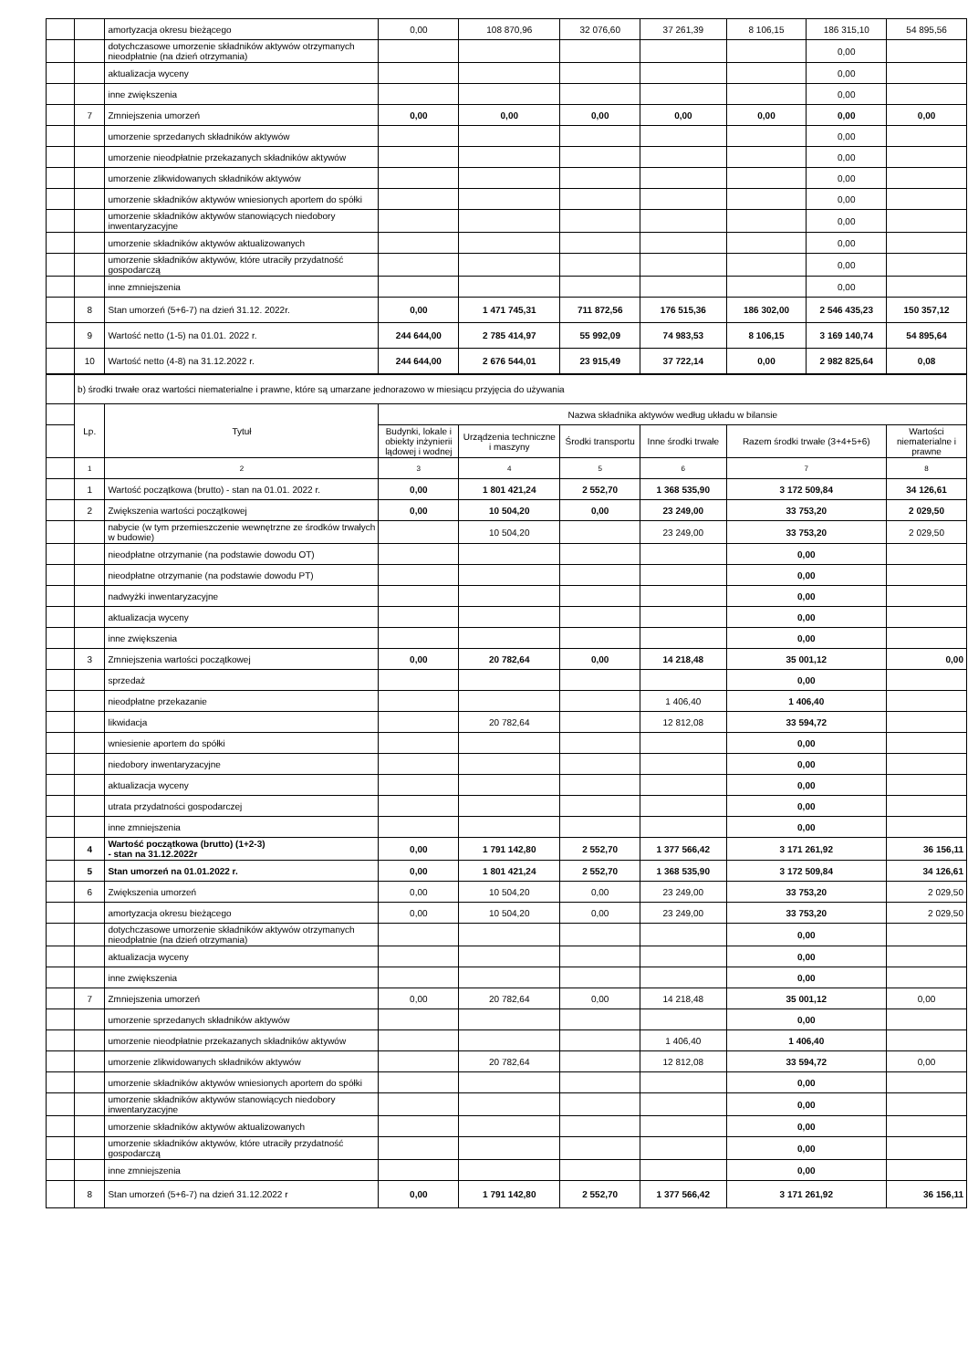| | | amortyzacja okresu bieżącego | 0,00 | 108 870,96 | 32 076,60 | 37 261,39 | 8 106,15 | 186 315,10 | 54 895,56 |
| | | dotychczasowe umorzenie składników aktywów otrzymanych nieodpłatnie (na dzień otrzymania) | | | | | | 0,00 | |
| | | aktualizacja wyceny | | | | | | 0,00 | |
| | | inne zwiększenia | | | | | | 0,00 | |
| | 7 | Zmniejszenia umorzeń | 0,00 | 0,00 | 0,00 | 0,00 | 0,00 | 0,00 | 0,00 |
| | | umorzenie sprzedanych składników aktywów | | | | | | 0,00 | |
| | | umorzenie nieodpłatnie przekazanych składników aktywów | | | | | | 0,00 | |
| | | umorzenie zlikwidowanych składników aktywów | | | | | | 0,00 | |
| | | umorzenie składników aktywów wniesionych aportem do spółki | | | | | | 0,00 | |
| | | umorzenie składników aktywów stanowiących niedobory inwentaryzacyjne | | | | | | 0,00 | |
| | | umorzenie składników aktywów aktualizowanych | | | | | | 0,00 | |
| | | umorzenie składników aktywów, które utraciły przydatność gospodarczą | | | | | | 0,00 | |
| | | inne zmniejszenia | | | | | | 0,00 | |
| | 8 | Stan umorzeń (5+6-7) na dzień 31.12. 2022r. | 0,00 | 1 471 745,31 | 711 872,56 | 176 515,36 | 186 302,00 | 2 546 435,23 | 150 357,12 |
| | 9 | Wartość netto (1-5) na 01.01. 2022 r. | 244 644,00 | 2 785 414,97 | 55 992,09 | 74 983,53 | 8 106,15 | 3 169 140,74 | 54 895,64 |
| | 10 | Wartość netto (4-8) na 31.12.2022 r. | 244 644,00 | 2 676 544,01 | 23 915,49 | 37 722,14 | 0,00 | 2 982 825,64 | 0,08 |
| | b) środki trwałe oraz wartości niematerialne i prawne, które są umarzane jednorazowo w miesiącu przyjęcia do używania | | | | | | | |
| | Lp. | Tytuł | Nazwa składnika aktywów według układu w bilansie | | | | | |
| | | | Budynki, lokale i obiekty inżynierii lądowej i wodnej | Urządzenia techniczne i maszyny | Środki transportu | Inne środki trwałe | Razem środki trwałe (3+4+5+6) | Wartości niematerialne i prawne |
| | 1 | 2 | 3 | 4 | 5 | 6 | 7 | 8 |
| | 1 | Wartość początkowa (brutto) - stan na 01.01. 2022 r. | 0,00 | 1 801 421,24 | 2 552,70 | 1 368 535,90 | 3 172 509,84 | 34 126,61 |
| | 2 | Zwiększenia wartości początkowej | 0,00 | 10 504,20 | 0,00 | 23 249,00 | 33 753,20 | 2 029,50 |
| | | nabycie (w tym przemieszczenie wewnętrzne ze środków trwałych w budowie) | | 10 504,20 | | 23 249,00 | 33 753,20 | 2 029,50 |
| | | nieodpłatne otrzymanie (na podstawie dowodu OT) | | | | | 0,00 | |
| | | nieodpłatne otrzymanie (na podstawie dowodu PT) | | | | | 0,00 | |
| | | nadwyżki inwentaryzacyjne | | | | | 0,00 | |
| | | aktualizacja wyceny | | | | | 0,00 | |
| | | inne zwiększenia | | | | | 0,00 | |
| | 3 | Zmniejszenia wartości początkowej | 0,00 | 20 782,64 | 0,00 | 14 218,48 | 35 001,12 | 0,00 |
| | | sprzedaż | | | | | 0,00 | |
| | | nieodpłatne przekazanie | | | | 1 406,40 | 1 406,40 | |
| | | likwidacja | | 20 782,64 | | 12 812,08 | 33 594,72 | |
| | | wniesienie aportem do spółki | | | | | 0,00 | |
| | | niedobory inwentaryzacyjne | | | | | 0,00 | |
| | | aktualizacja wyceny | | | | | 0,00 | |
| | | utrata przydatności gospodarczej | | | | | 0,00 | |
| | | inne zmniejszenia | | | | | 0,00 | |
| | 4 | Wartość początkowa (brutto) (1+2-3) - stan na 31.12.2022r | 0,00 | 1 791 142,80 | 2 552,70 | 1 377 566,42 | 3 171 261,92 | 36 156,11 |
| | 5 | Stan umorzeń na 01.01.2022 r. | 0,00 | 1 801 421,24 | 2 552,70 | 1 368 535,90 | 3 172 509,84 | 34 126,61 |
| | 6 | Zwiększenia umorzeń | 0,00 | 10 504,20 | 0,00 | 23 249,00 | 33 753,20 | 2 029,50 |
| | | amortyzacja okresu bieżącego | 0,00 | 10 504,20 | 0,00 | 23 249,00 | 33 753,20 | 2 029,50 |
| | | dotychczasowe umorzenie składników aktywów otrzymanych nieodpłatnie (na dzień otrzymania) | | | | | 0,00 | |
| | | aktualizacja wyceny | | | | | 0,00 | |
| | | inne zwiększenia | | | | | 0,00 | |
| | 7 | Zmniejszenia umorzeń | 0,00 | 20 782,64 | 0,00 | 14 218,48 | 35 001,12 | 0,00 |
| | | umorzenie sprzedanych składników aktywów | | | | | 0,00 | |
| | | umorzenie nieodpłatnie przekazanych składników aktywów | | | | 1 406,40 | 1 406,40 | |
| | | umorzenie zlikwidowanych składników aktywów | | 20 782,64 | | 12 812,08 | 33 594,72 | 0,00 |
| | | umorzenie składników aktywów wniesionych aportem do spółki | | | | | 0,00 | |
| | | umorzenie składników aktywów stanowiących niedobory inwentaryzacyjne | | | | | 0,00 | |
| | | umorzenie składników aktywów aktualizowanych | | | | | 0,00 | |
| | | umorzenie składników aktywów, które utraciły przydatność gospodarczą | | | | | 0,00 | |
| | | inne zmniejszenia | | | | | 0,00 | |
| | 8 | Stan umorzeń (5+6-7) na dzień 31.12.2022 r | 0,00 | 1 791 142,80 | 2 552,70 | 1 377 566,42 | 3 171 261,92 | 36 156,11 |